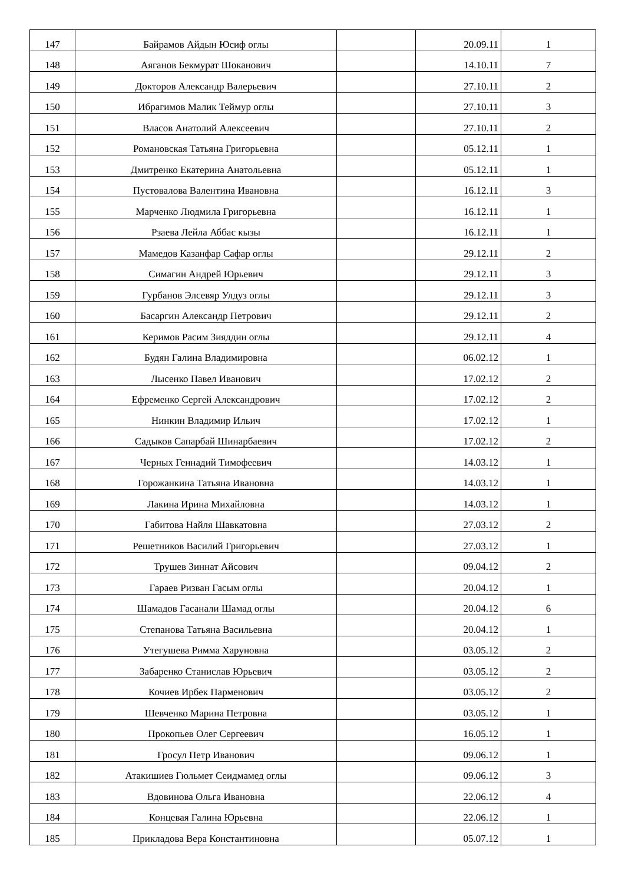| 147 | Байрамов Айдын Юсиф оглы | | 20.09.11 | 1 |
| 148 | Аяганов Бекмурат Шоканович | | 14.10.11 | 7 |
| 149 | Докторов Александр Валерьевич | | 27.10.11 | 2 |
| 150 | Ибрагимов Малик Теймур оглы | | 27.10.11 | 3 |
| 151 | Власов Анатолий Алексеевич | | 27.10.11 | 2 |
| 152 | Романовская Татьяна Григорьевна | | 05.12.11 | 1 |
| 153 | Дмитренко Екатерина Анатольевна | | 05.12.11 | 1 |
| 154 | Пустовалова Валентина Ивановна | | 16.12.11 | 3 |
| 155 | Марченко Людмила Григорьевна | | 16.12.11 | 1 |
| 156 | Рзаева Лейла Аббас кызы | | 16.12.11 | 1 |
| 157 | Мамедов Казанфар Сафар оглы | | 29.12.11 | 2 |
| 158 | Симагин Андрей Юрьевич | | 29.12.11 | 3 |
| 159 | Гурбанов Элсевяр Улдуз оглы | | 29.12.11 | 3 |
| 160 | Басаргин Александр Петрович | | 29.12.11 | 2 |
| 161 | Керимов Расим Зияддин оглы | | 29.12.11 | 4 |
| 162 | Будян Галина Владимировна | | 06.02.12 | 1 |
| 163 | Лысенко Павел Иванович | | 17.02.12 | 2 |
| 164 | Ефременко Сергей Александрович | | 17.02.12 | 2 |
| 165 | Нинкин Владимир Ильич | | 17.02.12 | 1 |
| 166 | Садыков Сапарбай Шинарбаевич | | 17.02.12 | 2 |
| 167 | Черных Геннадий Тимофеевич | | 14.03.12 | 1 |
| 168 | Горожанкина Татьяна Ивановна | | 14.03.12 | 1 |
| 169 | Лакина Ирина Михайловна | | 14.03.12 | 1 |
| 170 | Габитова Найля Шавкатовна | | 27.03.12 | 2 |
| 171 | Решетников Василий Григорьевич | | 27.03.12 | 1 |
| 172 | Трушев Зиннат Айсович | | 09.04.12 | 2 |
| 173 | Гараев Ризван Гасым оглы | | 20.04.12 | 1 |
| 174 | Шамадов Гасанали Шамад оглы | | 20.04.12 | 6 |
| 175 | Степанова Татьяна Васильевна | | 20.04.12 | 1 |
| 176 | Утегушева Римма Харуновна | | 03.05.12 | 2 |
| 177 | Забаренко Станислав Юрьевич | | 03.05.12 | 2 |
| 178 | Кочиев Ирбек Парменович | | 03.05.12 | 2 |
| 179 | Шевченко Марина Петровна | | 03.05.12 | 1 |
| 180 | Прокопьев Олег Сергеевич | | 16.05.12 | 1 |
| 181 | Гросул Петр Иванович | | 09.06.12 | 1 |
| 182 | Атакишиев Гюльмет Сеидмамед оглы | | 09.06.12 | 3 |
| 183 | Вдовинова Ольга Ивановна | | 22.06.12 | 4 |
| 184 | Концевая Галина Юрьевна | | 22.06.12 | 1 |
| 185 | Прикладова Вера Константиновна | | 05.07.12 | 1 |